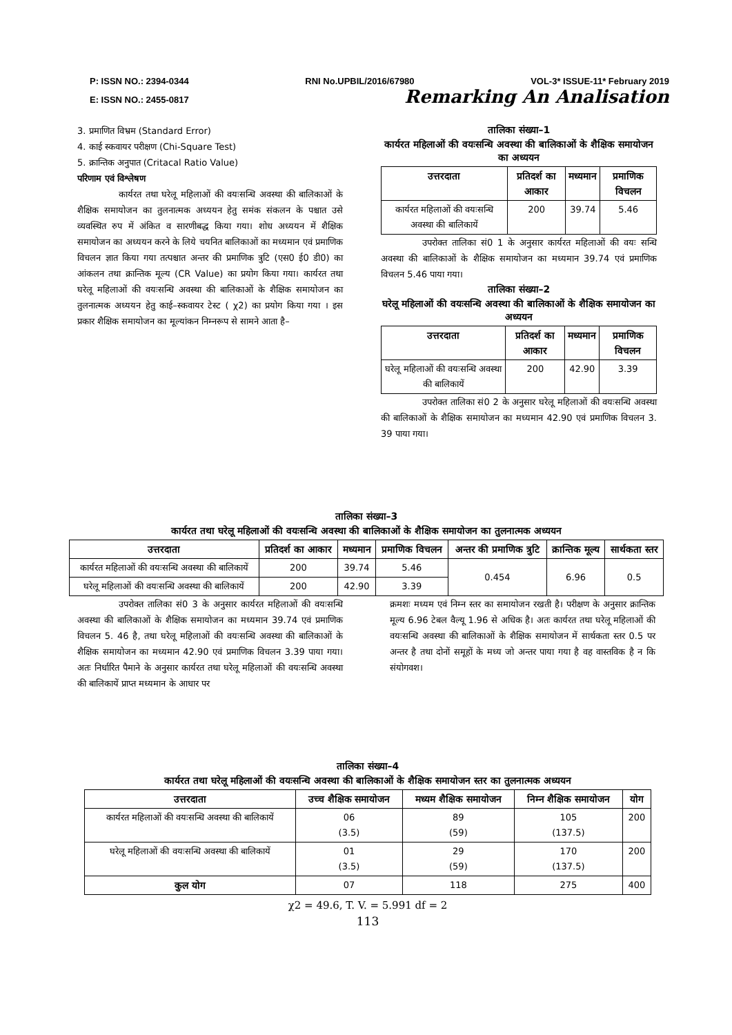P: ISSN NO.: 2394-0344 RNI No.UPBIL/2016/67980 VOL-3* ISSUE-11* February 2019
E: ISSN NO.: 2455-0817 Remarking An Analisation
3. प्रमाणित विभ्रम (Standard Error)
4. काई स्कवायर परीक्षण (Chi-Square Test)
5. क्रान्तिक अनुपात (Critacal Ratio Value)
परिणाम एवं विश्लेषण
कार्यरत तथा घरेलू महिलाओं की वयःसन्धि अवस्था की बालिकाओं के शैक्षिक समायोजन का तुलनात्मक अध्ययन हेतु समंक संकलन के पश्चात उसे व्यवस्थित रुप में अंकित व सारणीबद्ध किया गया। शोध अध्ययन में शैक्षिक समायोजन का अध्ययन करने के लिये चयनित बालिकाओं का मध्यमान एवं प्रमाणिक विचलन ज्ञात किया गया तत्पश्चात अन्तर की प्रमाणिक त्रुटि (एस0 ई0 डी0) का आंकलन तथा क्रान्तिक मूल्य (CR Value) का प्रयोग किया गया। कार्यरत तथा घरेलू महिलाओं की वयःसन्धि अवस्था की बालिकाओं के शैक्षिक समायोजन का तुलनात्मक अध्ययन हेतु काई–स्कवायर टेस्ट ( χ2) का प्रयोग किया गया । इस प्रकार शैक्षिक समायोजन का मूल्यांकन निम्नरूप से सामने आता है–
तालिका संख्या–1
कार्यरत महिलाओं की वयःसन्धि अवस्था की बालिकाओं के शैक्षिक समायोजन का अध्ययन
| उत्तरदाता | प्रतिदर्श का आकार | मध्यमान | प्रमाणिक विचलन |
| --- | --- | --- | --- |
| कार्यरत महिलाओं की वयःसन्धि अवस्था की बालिकायें | 200 | 39.74 | 5.46 |
उपरोक्त तालिका सं0 1 के अनुसार कार्यरत महिलाओं की वयः सन्धि अवस्था की बालिकाओं के शैक्षिक समायोजन का मध्यमान 39.74 एवं प्रमाणिक विचलन 5.46 पाया गया।
तालिका संख्या–2
घरेलू महिलाओं की वयःसन्धि अवस्था की बालिकाओं के शैक्षिक समायोजन का अध्ययन
| उत्तरदाता | प्रतिदर्श का आकार | मध्यमान | प्रमाणिक विचलन |
| --- | --- | --- | --- |
| घरेलू महिलाओं की वयःसन्धि अवस्था की बालिकायें | 200 | 42.90 | 3.39 |
उपरोक्त तालिका सं0 2 के अनुसार घरेलू महिलाओं की वयःसन्धि अवस्था की बालिकाओं के शैक्षिक समायोजन का मध्यमान 42.90 एवं प्रमाणिक विचलन 3. 39 पाया गया।
तालिका संख्या–3
कार्यरत तथा घरेलू महिलाओं की वयःसन्धि अवस्था की बालिकाओं के शैक्षिक समायोजन का तुलनात्मक अध्ययन
| उत्तरदाता | प्रतिदर्श का आकार | मध्यमान | प्रमाणिक विचलन | अन्तर की प्रमाणिक त्रुटि | क्रान्तिक मूल्य | सार्थकता स्तर |
| --- | --- | --- | --- | --- | --- | --- |
| कार्यरत महिलाओं की वयःसन्धि अवस्था की बालिकायें | 200 | 39.74 | 5.46 | 0.454 | 6.96 | 0.5 |
| घरेलू महिलाओं की वयःसन्धि अवस्था की बालिकायें | 200 | 42.90 | 3.39 | | | |
उपरोक्त तालिका सं0 3 के अनुसार कार्यरत महिलाओं की वयःसन्धि अवस्था की बालिकाओं के शैक्षिक समायोजन का मध्यमान 39.74 एवं प्रमाणिक विचलन 5. 46 है, तथा घरेलू महिलाओं की वयःसन्धि अवस्था की बालिकाओं के शैक्षिक समायोजन का मध्यमान 42.90 एवं प्रमाणिक विचलन 3.39 पाया गया। अतः निर्धारित पैमाने के अनुसार कार्यरत तथा घरेलू महिलाओं की वयःसन्धि अवस्था की बालिकायें प्राप्त मध्यमान के आधार पर
क्रमशः मध्यम एवं निम्न स्तर का समायोजन रखती है। परीक्षण के अनुसार क्रान्तिक मूल्य 6.96 टेबल वैल्यू 1.96 से अधिक है। अतः कार्यरत तथा घरेलू महिलाओं की वयःसन्धि अवस्था की बालिकाओं के शैक्षिक समायोजन में सार्थकता स्तर 0.5 पर अन्तर है तथा दोनों समूहों के मध्य जो अन्तर पाया गया है वह वास्तविक है न कि संयोगवश।
तालिका संख्या–4
कार्यरत तथा घरेलू महिलाओं की वयःसन्धि अवस्था की बालिकाओं के शैक्षिक समायोजन स्तर का तुलनात्मक अध्ययन
| उत्तरदाता | उच्च शैक्षिक समायोजन | मध्यम शैक्षिक समायोजन | निम्न शैक्षिक समायोजन | योग |
| --- | --- | --- | --- | --- |
| कार्यरत महिलाओं की वयःसन्धि अवस्था की बालिकायें | 06 (3.5) | 89 (59) | 105 (137.5) | 200 |
| घरेलू महिलाओं की वयःसन्धि अवस्था की बालिकायें | 01 (3.5) | 29 (59) | 170 (137.5) | 200 |
| कुल योग | 07 | 118 | 275 | 400 |
χ2 = 49.6, T. V. = 5.991 df = 2
113